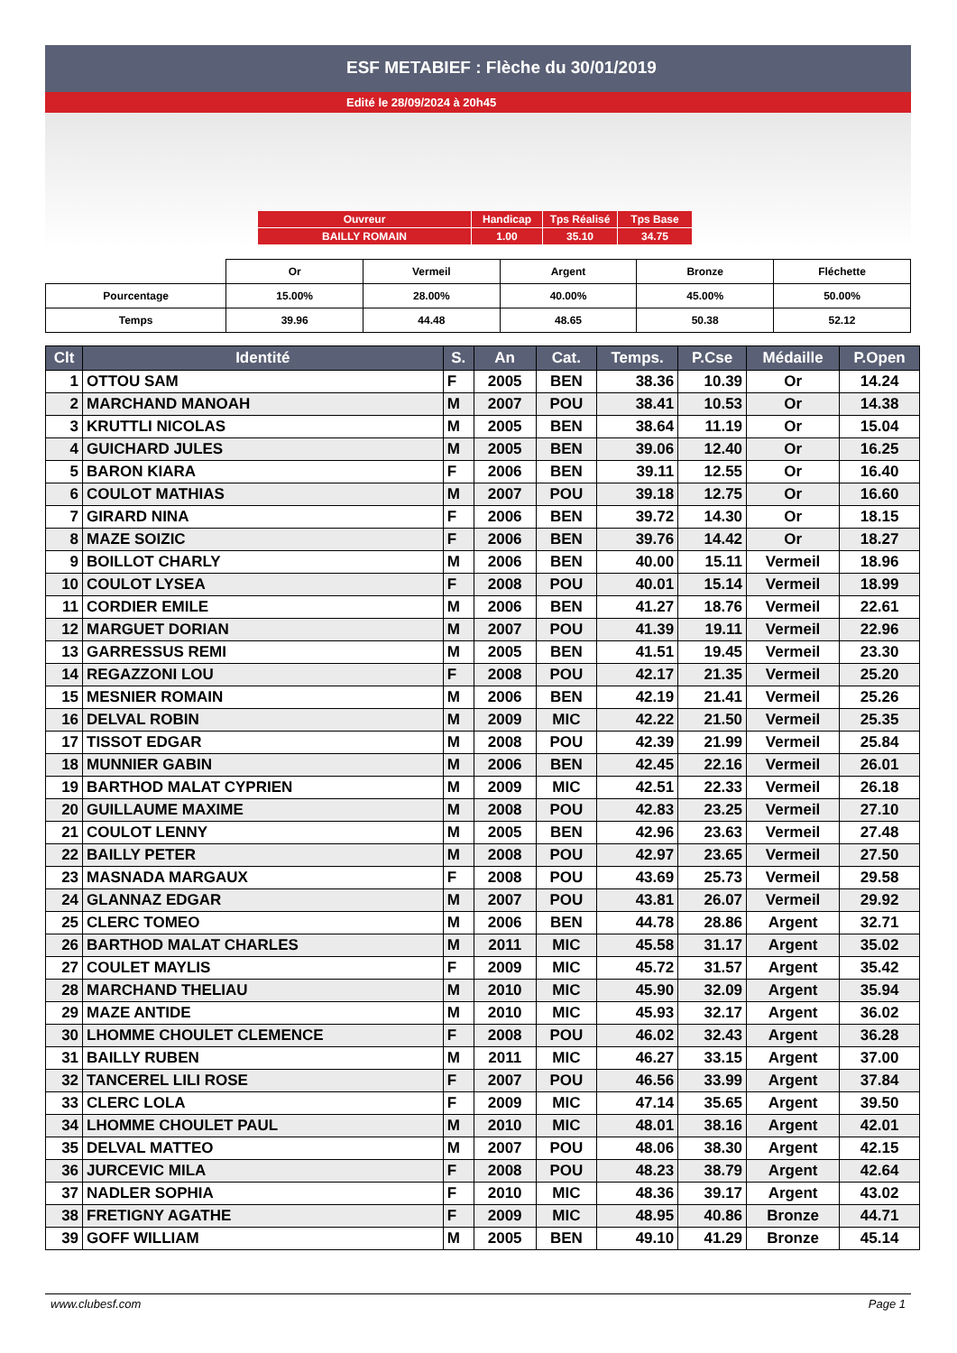ESF METABIEF : Flèche du 30/01/2019
Edité le 28/09/2024 à 20h45
| Ouvreur | Handicap | Tps Réalisé | Tps Base |
| BAILLY ROMAIN | 1.00 | 35.10 | 34.75 |
| | Or | Vermeil | Argent | Bronze | Fléchette |
| Pourcentage | 15.00% | 28.00% | 40.00% | 45.00% | 50.00% |
| Temps | 39.96 | 44.48 | 48.65 | 50.38 | 52.12 |
| Clt | Identité | S. | An | Cat. | Temps. | P.Cse | Médaille | P.Open |
| --- | --- | --- | --- | --- | --- | --- | --- | --- |
| 1 | OTTOU SAM | F | 2005 | BEN | 38.36 | 10.39 | Or | 14.24 |
| 2 | MARCHAND MANOAH | M | 2007 | POU | 38.41 | 10.53 | Or | 14.38 |
| 3 | KRUTTLI NICOLAS | M | 2005 | BEN | 38.64 | 11.19 | Or | 15.04 |
| 4 | GUICHARD JULES | M | 2005 | BEN | 39.06 | 12.40 | Or | 16.25 |
| 5 | BARON KIARA | F | 2006 | BEN | 39.11 | 12.55 | Or | 16.40 |
| 6 | COULOT MATHIAS | M | 2007 | POU | 39.18 | 12.75 | Or | 16.60 |
| 7 | GIRARD NINA | F | 2006 | BEN | 39.72 | 14.30 | Or | 18.15 |
| 8 | MAZE SOIZIC | F | 2006 | BEN | 39.76 | 14.42 | Or | 18.27 |
| 9 | BOILLOT CHARLY | M | 2006 | BEN | 40.00 | 15.11 | Vermeil | 18.96 |
| 10 | COULOT LYSEA | F | 2008 | POU | 40.01 | 15.14 | Vermeil | 18.99 |
| 11 | CORDIER EMILE | M | 2006 | BEN | 41.27 | 18.76 | Vermeil | 22.61 |
| 12 | MARGUET DORIAN | M | 2007 | POU | 41.39 | 19.11 | Vermeil | 22.96 |
| 13 | GARRESSUS REMI | M | 2005 | BEN | 41.51 | 19.45 | Vermeil | 23.30 |
| 14 | REGAZZONI LOU | F | 2008 | POU | 42.17 | 21.35 | Vermeil | 25.20 |
| 15 | MESNIER ROMAIN | M | 2006 | BEN | 42.19 | 21.41 | Vermeil | 25.26 |
| 16 | DELVAL ROBIN | M | 2009 | MIC | 42.22 | 21.50 | Vermeil | 25.35 |
| 17 | TISSOT EDGAR | M | 2008 | POU | 42.39 | 21.99 | Vermeil | 25.84 |
| 18 | MUNNIER GABIN | M | 2006 | BEN | 42.45 | 22.16 | Vermeil | 26.01 |
| 19 | BARTHOD MALAT CYPRIEN | M | 2009 | MIC | 42.51 | 22.33 | Vermeil | 26.18 |
| 20 | GUILLAUME MAXIME | M | 2008 | POU | 42.83 | 23.25 | Vermeil | 27.10 |
| 21 | COULOT LENNY | M | 2005 | BEN | 42.96 | 23.63 | Vermeil | 27.48 |
| 22 | BAILLY PETER | M | 2008 | POU | 42.97 | 23.65 | Vermeil | 27.50 |
| 23 | MASNADA MARGAUX | F | 2008 | POU | 43.69 | 25.73 | Vermeil | 29.58 |
| 24 | GLANNAZ EDGAR | M | 2007 | POU | 43.81 | 26.07 | Vermeil | 29.92 |
| 25 | CLERC TOMEO | M | 2006 | BEN | 44.78 | 28.86 | Argent | 32.71 |
| 26 | BARTHOD MALAT CHARLES | M | 2011 | MIC | 45.58 | 31.17 | Argent | 35.02 |
| 27 | COULET MAYLIS | F | 2009 | MIC | 45.72 | 31.57 | Argent | 35.42 |
| 28 | MARCHAND THELIAU | M | 2010 | MIC | 45.90 | 32.09 | Argent | 35.94 |
| 29 | MAZE ANTIDE | M | 2010 | MIC | 45.93 | 32.17 | Argent | 36.02 |
| 30 | LHOMME CHOULET CLEMENCE | F | 2008 | POU | 46.02 | 32.43 | Argent | 36.28 |
| 31 | BAILLY RUBEN | M | 2011 | MIC | 46.27 | 33.15 | Argent | 37.00 |
| 32 | TANCEREL LILI ROSE | F | 2007 | POU | 46.56 | 33.99 | Argent | 37.84 |
| 33 | CLERC LOLA | F | 2009 | MIC | 47.14 | 35.65 | Argent | 39.50 |
| 34 | LHOMME CHOULET PAUL | M | 2010 | MIC | 48.01 | 38.16 | Argent | 42.01 |
| 35 | DELVAL MATTEO | M | 2007 | POU | 48.06 | 38.30 | Argent | 42.15 |
| 36 | JURCEVIC MILA | F | 2008 | POU | 48.23 | 38.79 | Argent | 42.64 |
| 37 | NADLER SOPHIA | F | 2010 | MIC | 48.36 | 39.17 | Argent | 43.02 |
| 38 | FRETIGNY AGATHE | F | 2009 | MIC | 48.95 | 40.86 | Bronze | 44.71 |
| 39 | GOFF WILLIAM | M | 2005 | BEN | 49.10 | 41.29 | Bronze | 45.14 |
www.clubesf.com Page 1